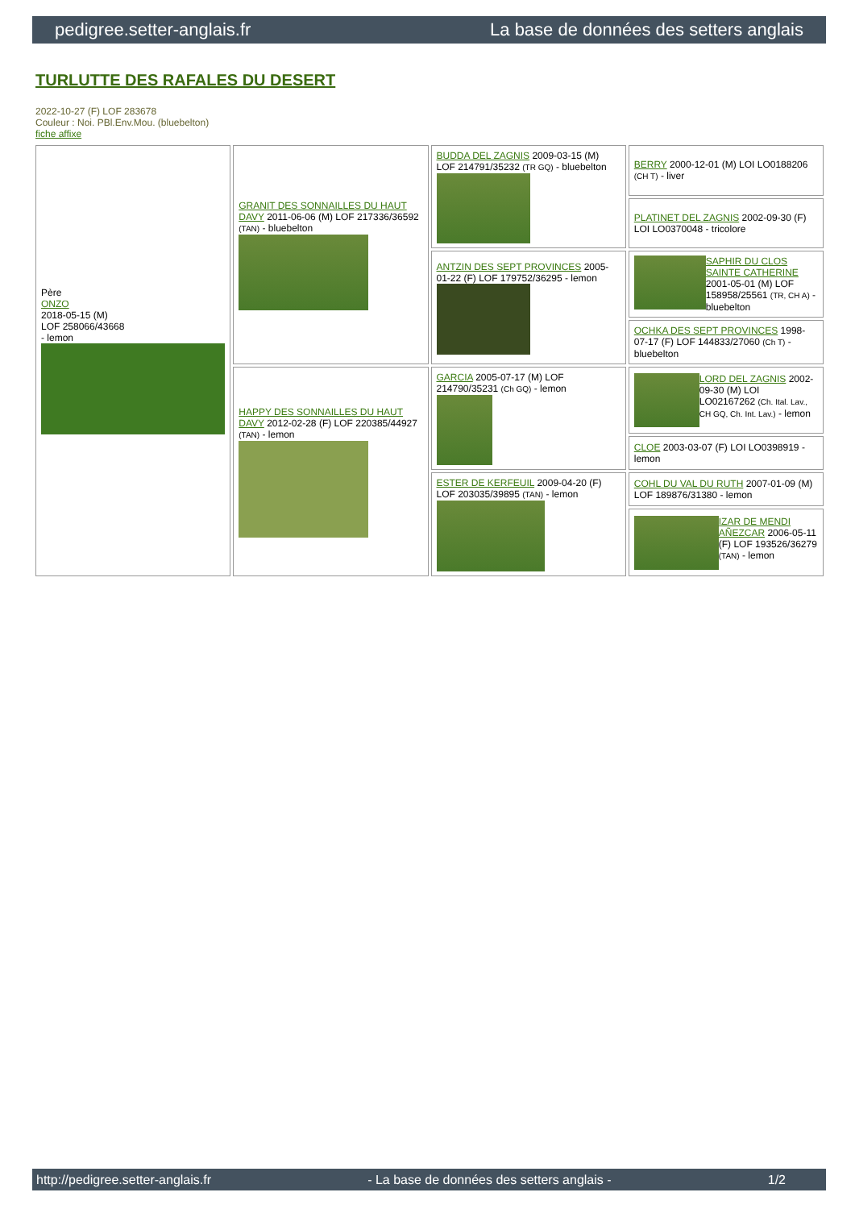pedigree.setter-anglais.fr La base de données des setters anglais
TURLUTTE DES RAFALES DU DESERT
2022-10-27 (F) LOF 283678
Couleur : Noi. PBl.Env.Mou. (bluebelton)
fiche affixe
| Père ONZO 2018-05-15 (M) LOF 258066/43668 - lemon | GRANIT DES SONNAILLES DU HAUT DAVY 2011-06-06 (M) LOF 217336/36592 (TAN) - bluebelton | BUDDA DEL ZAGNIS 2009-03-15 (M) LOF 214791/35232 (TR GQ) - bluebelton | BERRY 2000-12-01 (M) LOI LO0188206 (CH T) - liver |
| | | | PLATINET DEL ZAGNIS 2002-09-30 (F) LOI LO0370048 - tricolore |
| | | ANTZIN DES SEPT PROVINCES 2005-01-22 (F) LOF 179752/36295 - lemon | SAPHIR DU CLOS SAINTE CATHERINE 2001-05-01 (M) LOF 158958/25561 (TR, CH A) - bluebelton |
| | | | OCHKA DES SEPT PROVINCES 1998-07-17 (F) LOF 144833/27060 (Ch T) - bluebelton |
| | HAPPY DES SONNAILLES DU HAUT DAVY 2012-02-28 (F) LOF 220385/44927 (TAN) - lemon | GARCIA 2005-07-17 (M) LOF 214790/35231 (Ch GQ) - lemon | LORD DEL ZAGNIS 2002-09-30 (M) LOI LO02167262 (Ch. Ital. Lav., CH GQ, Ch. Int. Lav.) - lemon |
| | | | CLOE 2003-03-07 (F) LOI LO0398919 - lemon |
| | | ESTER DE KERFEUIL 2009-04-20 (F) LOF 203035/39895 (TAN) - lemon | COHL DU VAL DU RUTH 2007-01-09 (M) LOF 189876/31380 - lemon |
| | | | IZAR DE MENDI AÑEZCAR 2006-05-11 (F) LOF 193526/36279 (TAN) - lemon |
http://pedigree.setter-anglais.fr - La base de données des setters anglais - 1/2